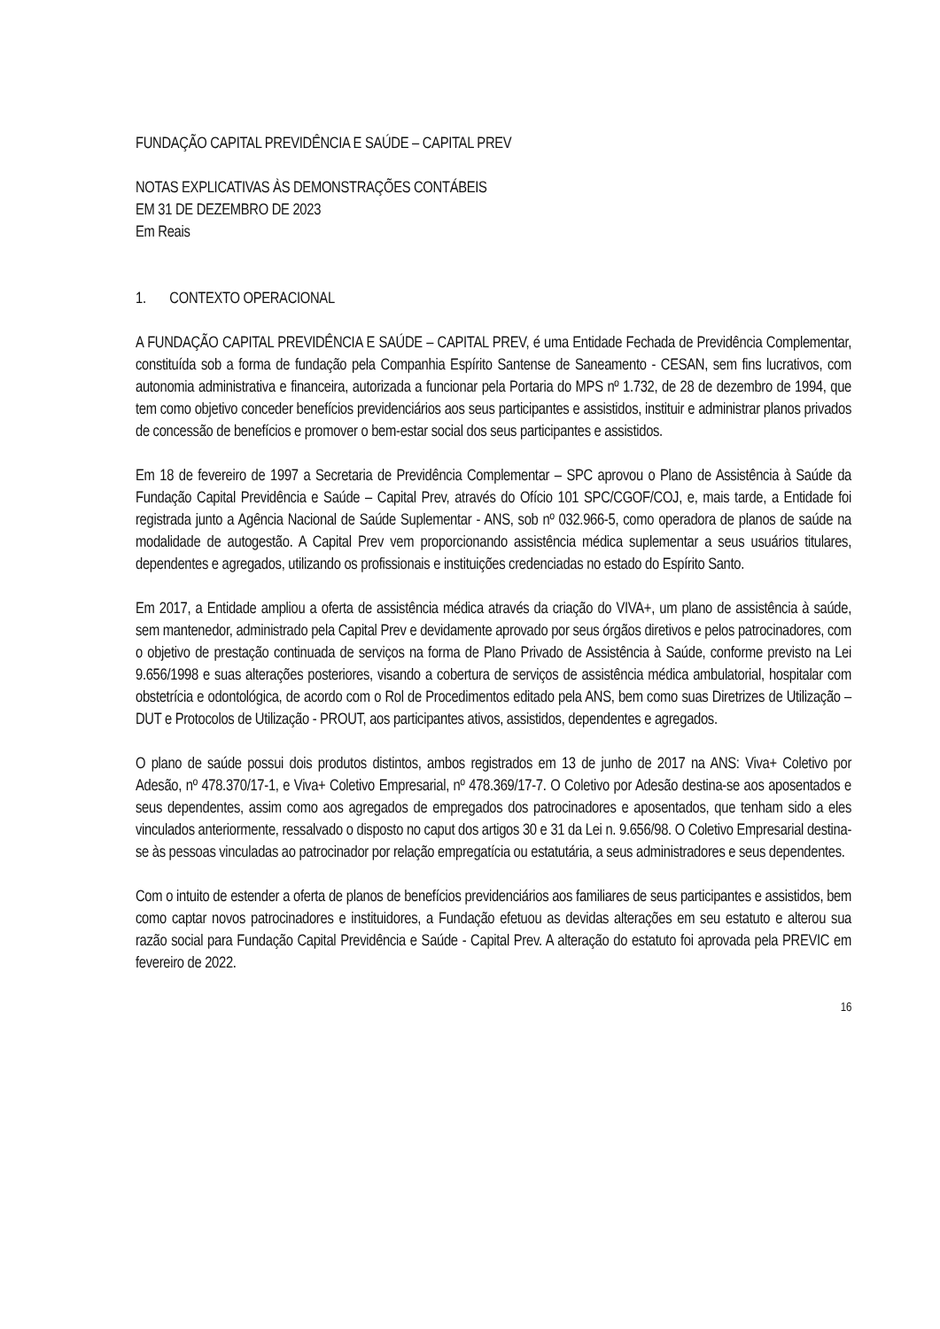FUNDAÇÃO CAPITAL PREVIDÊNCIA E SAÚDE – CAPITAL PREV
NOTAS EXPLICATIVAS ÀS DEMONSTRAÇÕES CONTÁBEIS
EM 31 DE DEZEMBRO DE 2023
Em Reais
1. CONTEXTO OPERACIONAL
A FUNDAÇÃO CAPITAL PREVIDÊNCIA E SAÚDE – CAPITAL PREV, é uma Entidade Fechada de Previdência Complementar, constituída sob a forma de fundação pela Companhia Espírito Santense de Saneamento - CESAN, sem fins lucrativos, com autonomia administrativa e financeira, autorizada a funcionar pela Portaria do MPS nº 1.732, de 28 de dezembro de 1994, que tem como objetivo conceder benefícios previdenciários aos seus participantes e assistidos, instituir e administrar planos privados de concessão de benefícios e promover o bem-estar social dos seus participantes e assistidos.
Em 18 de fevereiro de 1997 a Secretaria de Previdência Complementar – SPC aprovou o Plano de Assistência à Saúde da Fundação Capital Previdência e Saúde – Capital Prev, através do Ofício 101 SPC/CGOF/COJ, e, mais tarde, a Entidade foi registrada junto a Agência Nacional de Saúde Suplementar - ANS, sob nº 032.966-5, como operadora de planos de saúde na modalidade de autogestão. A Capital Prev vem proporcionando assistência médica suplementar a seus usuários titulares, dependentes e agregados, utilizando os profissionais e instituições credenciadas no estado do Espírito Santo.
Em 2017, a Entidade ampliou a oferta de assistência médica através da criação do VIVA+, um plano de assistência à saúde, sem mantenedor, administrado pela Capital Prev e devidamente aprovado por seus órgãos diretivos e pelos patrocinadores, com o objetivo de prestação continuada de serviços na forma de Plano Privado de Assistência à Saúde, conforme previsto na Lei 9.656/1998 e suas alterações posteriores, visando a cobertura de serviços de assistência médica ambulatorial, hospitalar com obstetrícia e odontológica, de acordo com o Rol de Procedimentos editado pela ANS, bem como suas Diretrizes de Utilização – DUT e Protocolos de Utilização - PROUT, aos participantes ativos, assistidos, dependentes e agregados.
O plano de saúde possui dois produtos distintos, ambos registrados em 13 de junho de 2017 na ANS: Viva+ Coletivo por Adesão, nº 478.370/17-1, e Viva+ Coletivo Empresarial, nº 478.369/17-7. O Coletivo por Adesão destina-se aos aposentados e seus dependentes, assim como aos agregados de empregados dos patrocinadores e aposentados, que tenham sido a eles vinculados anteriormente, ressalvado o disposto no caput dos artigos 30 e 31 da Lei n. 9.656/98. O Coletivo Empresarial destina-se às pessoas vinculadas ao patrocinador por relação empregatícia ou estatutária, a seus administradores e seus dependentes.
Com o intuito de estender a oferta de planos de benefícios previdenciários aos familiares de seus participantes e assistidos, bem como captar novos patrocinadores e instituidores, a Fundação efetuou as devidas alterações em seu estatuto e alterou sua razão social para Fundação Capital Previdência e Saúde - Capital Prev. A alteração do estatuto foi aprovada pela PREVIC em fevereiro de 2022.
16